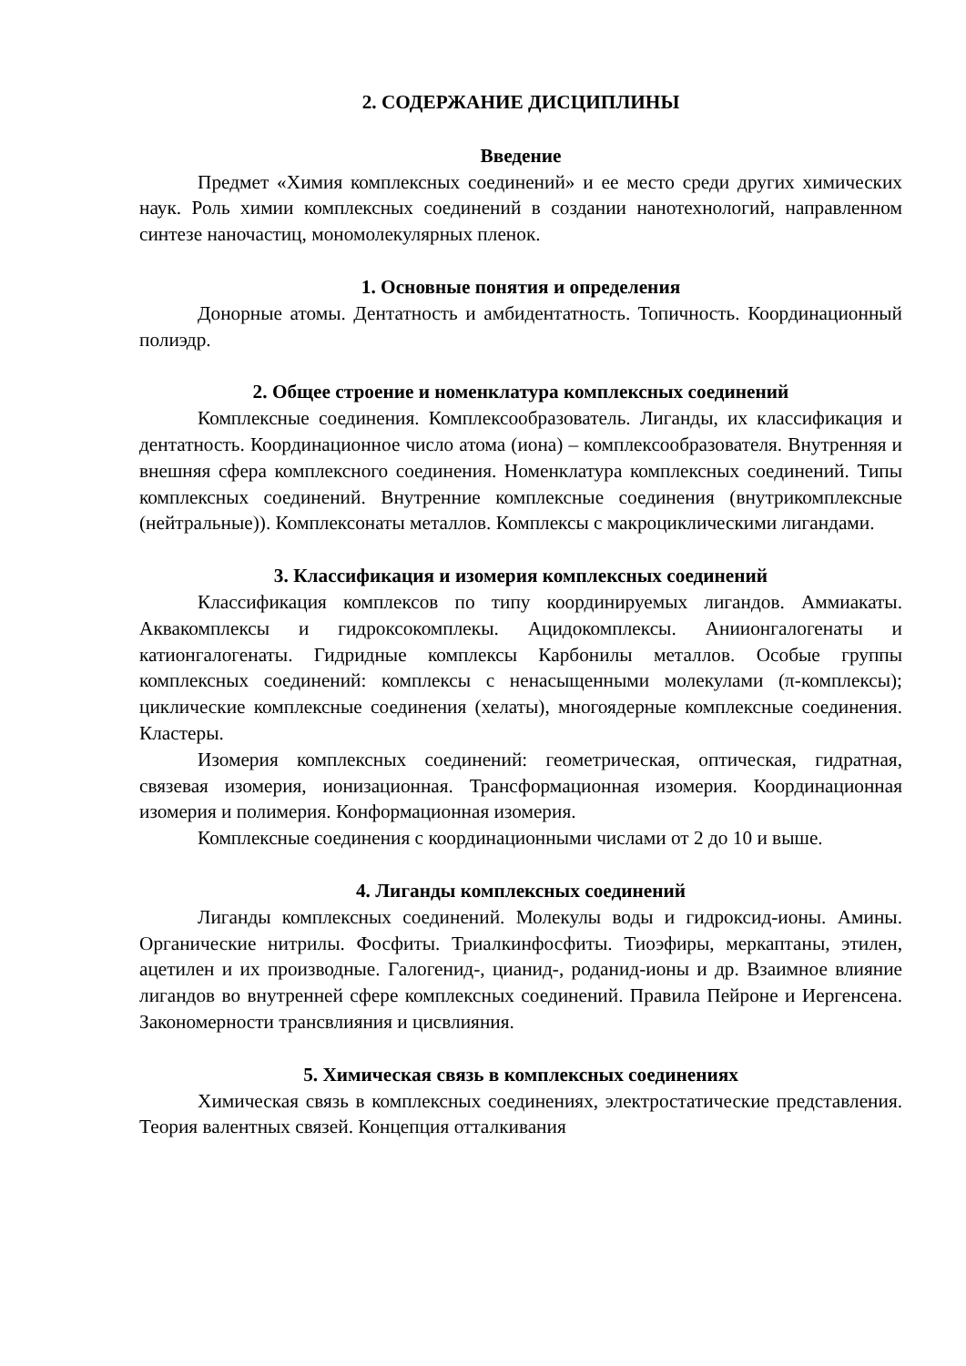2. СОДЕРЖАНИЕ ДИСЦИПЛИНЫ
Введение
Предмет «Химия комплексных соединений» и ее место среди других химических наук. Роль химии комплексных соединений в создании нанотехнологий, направленном синтезе наночастиц, мономолекулярных пленок.
1. Основные понятия и определения
Донорные атомы. Дентатность и амбидентатность. Топичность. Координационный полиэдр.
2. Общее строение и номенклатура комплексных соединений
Комплексные соединения. Комплексообразователь. Лиганды, их классификация и дентатность. Координационное число атома (иона) – комплексообразователя. Внутренняя и внешняя сфера комплексного соединения. Номенклатура комплексных соединений. Типы комплексных соединений. Внутренние комплексные соединения (внутрикомплексные (нейтральные)). Комплексонаты металлов. Комплексы с макроциклическими лигандами.
3. Классификация и изомерия комплексных соединений
Классификация комплексов по типу координируемых лигандов. Аммиакаты. Аквакомплексы и гидроксокомплекы. Ацидокомплексы. Аниионгалогенаты и катионгалогенаты. Гидридные комплексы Карбонилы металлов. Особые группы комплексных соединений: комплексы с ненасыщенными молекулами (π-комплексы); циклические комплексные соединения (хелаты), многоядерные комплексные соединения. Кластеры.
Изомерия комплексных соединений: геометрическая, оптическая, гидратная, связевая изомерия, ионизационная. Трансформационная изомерия. Координационная изомерия и полимерия. Конформационная изомерия.
Комплексные соединения с координационными числами от 2 до 10 и выше.
4. Лиганды комплексных соединений
Лиганды комплексных соединений. Молекулы воды и гидроксид-ионы. Амины. Органические нитрилы. Фосфиты. Триалкинфосфиты. Тиоэфиры, меркаптаны, этилен, ацетилен и их производные. Галогенид-, цианид-, роданид-ионы и др. Взаимное влияние лигандов во внутренней сфере комплексных соединений. Правила Пейроне и Иергенсена. Закономерности трансвлияния и цисвлияния.
5. Химическая связь в комплексных соединениях
Химическая связь в комплексных соединениях, электростатические представления. Теория валентных связей. Концепция отталкивания